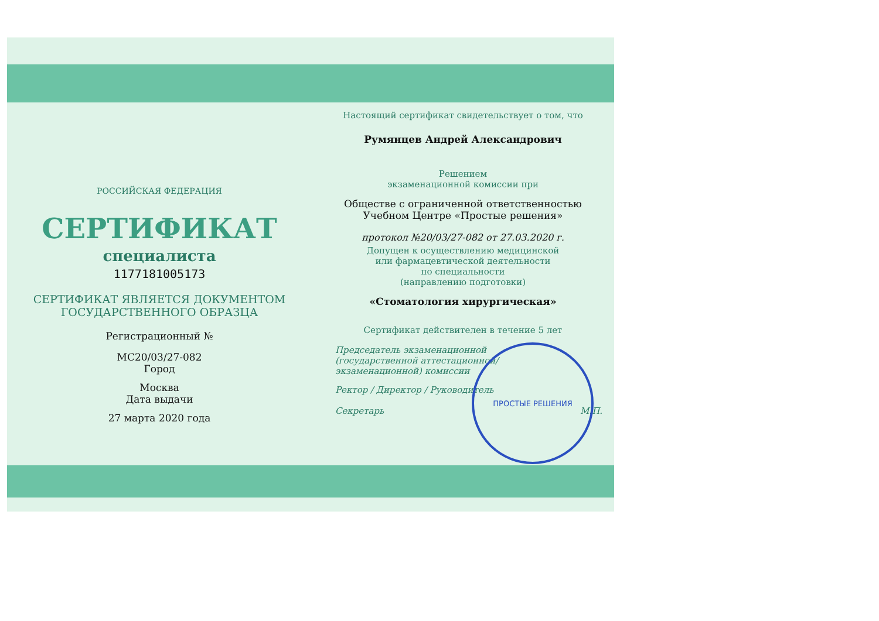РОССИЙСКАЯ ФЕДЕРАЦИЯ
СЕРТИФИКАТ
специалиста
1177181005173
СЕРТИФИКАТ ЯВЛЯЕТСЯ ДОКУМЕНТОМ
ГОСУДАРСТВЕННОГО ОБРАЗЦА
Регистрационный №
МС20/03/27-082
Город
Москва
Дата выдачи
27 марта 2020 года
Настоящий сертификат свидетельствует о том, что
Румянцев Андрей Александрович
Решением
экзаменационной комиссии при
Обществе с ограниченной ответственностью
Учебном Центре «Простые решения»
протокол №20/03/27-082 от 27.03.2020 г.
Допущен к осуществлению медицинской
или фармацевтической деятельности
по специальности
(направлению подготовки)
«Стоматология хирургическая»
Сертификат действителен в течение 5 лет
Председатель экзаменационной
(государственной аттестационной/
экзаменационной) комиссии
Ректор / Директор / Руководитель
Секретарь М.П.
ПРОСТЫЕ РЕШЕНИЯ